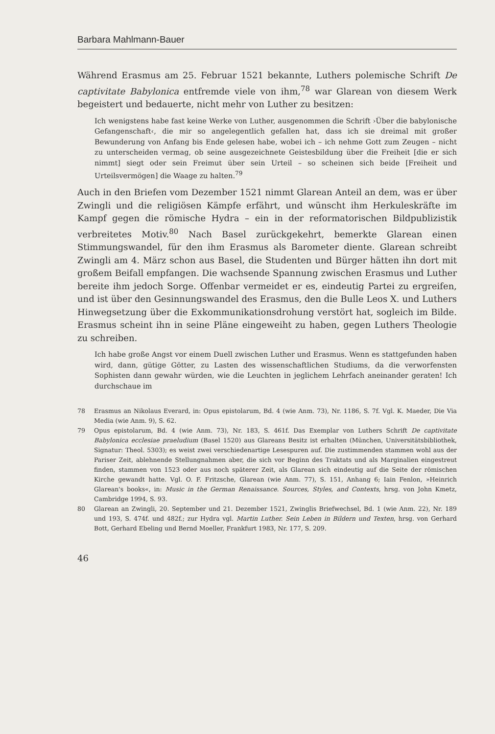Barbara Mahlmann-Bauer
Während Erasmus am 25. Februar 1521 bekannte, Luthers polemische Schrift De captivitate Babylonica entfremde viele von ihm,<sup>78</sup> war Glarean von diesem Werk begeistert und bedauerte, nicht mehr von Luther zu besitzen:
Ich wenigstens habe fast keine Werke von Luther, ausgenommen die Schrift ›Über die babylonische Gefangenschaft‹, die mir so angelegentlich gefallen hat, dass ich sie dreimal mit großer Bewunderung von Anfang bis Ende gelesen habe, wobei ich – ich nehme Gott zum Zeugen – nicht zu unterscheiden vermag, ob seine ausgezeichnete Geistesbildung über die Freiheit [die er sich nimmt] siegt oder sein Freimut über sein Urteil – so scheinen sich beide [Freiheit und Urteilsvermögen] die Waage zu halten.<sup>79</sup>
Auch in den Briefen vom Dezember 1521 nimmt Glarean Anteil an dem, was er über Zwingli und die religiösen Kämpfe erfährt, und wünscht ihm Herkuleskräfte im Kampf gegen die römische Hydra – ein in der reformatorischen Bildpublizistik verbreitetes Motiv.<sup>80</sup> Nach Basel zurückgekehrt, bemerkte Glarean einen Stimmungswandel, für den ihm Erasmus als Barometer diente. Glarean schreibt Zwingli am 4. März schon aus Basel, die Studenten und Bürger hätten ihn dort mit großem Beifall empfangen. Die wachsende Spannung zwischen Erasmus und Luther bereite ihm jedoch Sorge. Offenbar vermeidet er es, eindeutig Partei zu ergreifen, und ist über den Gesinnungswandel des Erasmus, den die Bulle Leos X. und Luthers Hinwegsetzung über die Exkommunikationsdrohung verstört hat, sogleich im Bilde. Erasmus scheint ihn in seine Pläne eingeweiht zu haben, gegen Luthers Theologie zu schreiben.
Ich habe große Angst vor einem Duell zwischen Luther und Erasmus. Wenn es stattgefunden haben wird, dann, gütige Götter, zu Lasten des wissenschaftlichen Studiums, da die verworfensten Sophisten dann gewahr würden, wie die Leuchten in jeglichem Lehrfach aneinander geraten! Ich durchschaue im
78 Erasmus an Nikolaus Everard, in: Opus epistolarum, Bd. 4 (wie Anm. 73), Nr. 1186, S. 7f. Vgl. K. Maeder, Die Via Media (wie Anm. 9), S. 62.
79 Opus epistolarum, Bd. 4 (wie Anm. 73), Nr. 183, S. 461f. Das Exemplar von Luthers Schrift De captivitate Babylonica ecclesiae praeludium (Basel 1520) aus Glareans Besitz ist erhalten (München, Universitätsbibliothek, Signatur: Theol. 5303); es weist zwei verschiedenartige Lesespuren auf. Die zustimmenden stammen wohl aus der Pariser Zeit, ablehnende Stellungnahmen aber, die sich vor Beginn des Traktats und als Marginalien eingestreut finden, stammen von 1523 oder aus noch späterer Zeit, als Glarean sich eindeutig auf die Seite der römischen Kirche gewandt hatte. Vgl. O. F. Fritzsche, Glarean (wie Anm. 77), S. 151, Anhang 6; Iain Fenlon, »Heinrich Glarean's books«, in: Music in the German Renaissance. Sources, Styles, and Contexts, hrsg. von John Kmetz, Cambridge 1994, S. 93.
80 Glarean an Zwingli, 20. September und 21. Dezember 1521, Zwinglis Briefwechsel, Bd. 1 (wie Anm. 22), Nr. 189 und 193, S. 474f. und 482f.; zur Hydra vgl. Martin Luther. Sein Leben in Bildern und Texten, hrsg. von Gerhard Bott, Gerhard Ebeling und Bernd Moeller, Frankfurt 1983, Nr. 177, S. 209.
46